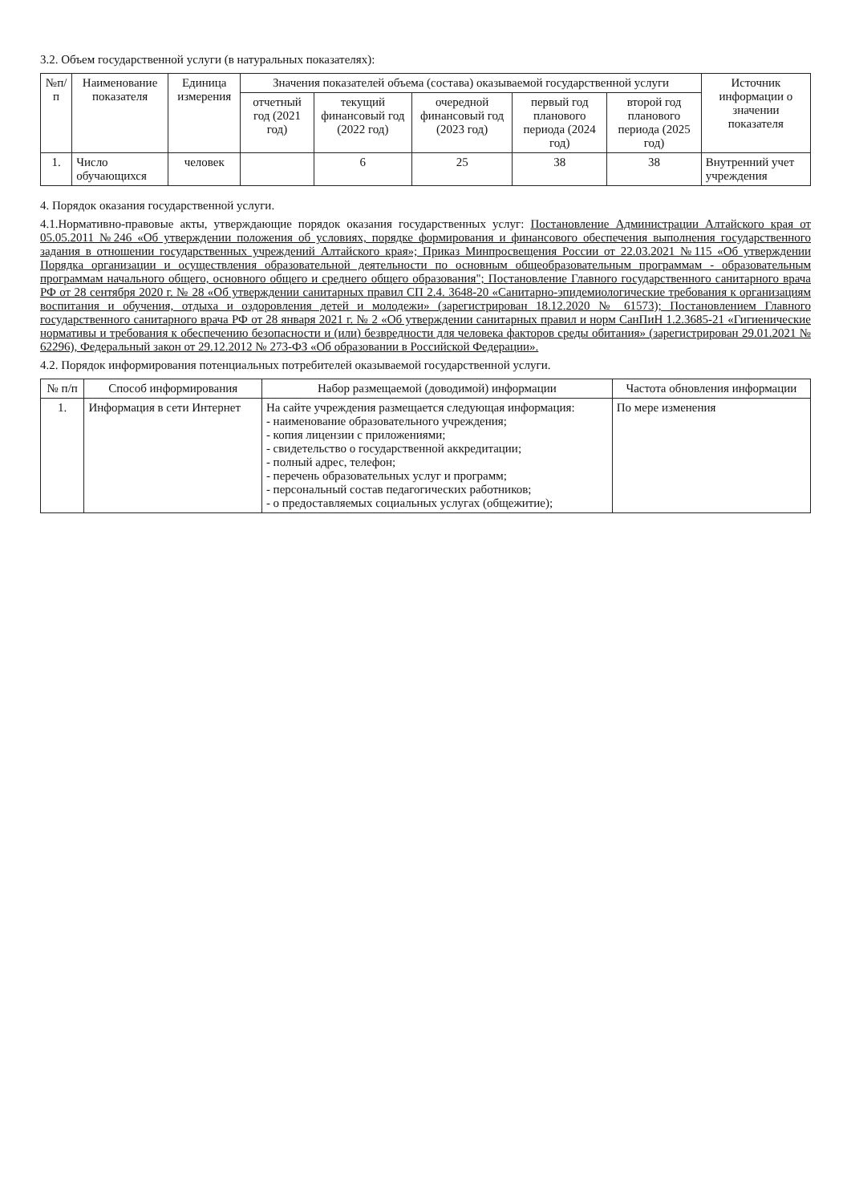3.2. Объем государственной услуги (в натуральных показателях):
| №п/п | Наименование показателя | Единица измерения | Значения показателей объема (состава) оказываемой государственной услуги | | | | | Источник информации о значении показателя |
| --- | --- | --- | --- | --- | --- | --- | --- | --- |
| | | | отчетный год (2021 год) | текущий финансовый год (2022 год) | очередной финансовый год (2023 год) | первый год планового периода (2024 год) | второй год планового периода (2025 год) | |
| 1. | Число обучающихся | человек | | 6 | 25 | 38 | 38 | Внутренний учет учреждения |
4. Порядок оказания государственной услуги.
4.1.Нормативно-правовые акты, утверждающие порядок оказания государственных услуг: Постановление Администрации Алтайского края от 05.05.2011 №246 «Об утверждении положения об условиях, порядке формирования и финансового обеспечения выполнения государственного задания в отношении государственных учреждений Алтайского края»; Приказ Минпросвещения России от 22.03.2021 №115 «Об утверждении Порядка организации и осуществления образовательной деятельности по основным общеобразовательным программам - образовательным программам начального общего, основного общего и среднего общего образования"; Постановление Главного государственного санитарного врача РФ от 28 сентября 2020 г. № 28 «Об утверждении санитарных правил СП 2.4. 3648-20 «Санитарно-эпидемиологические требования к организациям воспитания и обучения, отдыха и оздоровления детей и молодежи» (зарегистрирован 18.12.2020 № 61573); Постановлением Главного государственного санитарного врача РФ от 28 января 2021 г. № 2 «Об утверждении санитарных правил и норм СанПиН 1.2.3685-21 «Гигиенические нормативы и требования к обеспечению безопасности и (или) безвредности для человека факторов среды обитания» (зарегистрирован 29.01.2021 № 62296), Федеральный закон от 29.12.2012 № 273-ФЗ «Об образовании в Российской Федерации».
4.2. Порядок информирования потенциальных потребителей оказываемой государственной услуги.
| № п/п | Способ информирования | Набор размещаемой (доводимой) информации | Частота обновления информации |
| --- | --- | --- | --- |
| 1. | Информация в сети Интернет | На сайте учреждения размещается следующая информация: - наименование образовательного учреждения; - копия лицензии с приложениями; - свидетельство о государственной аккредитации; - полный адрес, телефон; - перечень образовательных услуг и программ; - персональный состав педагогических работников; - о предоставляемых социальных услугах (общежитие); | По мере изменения |